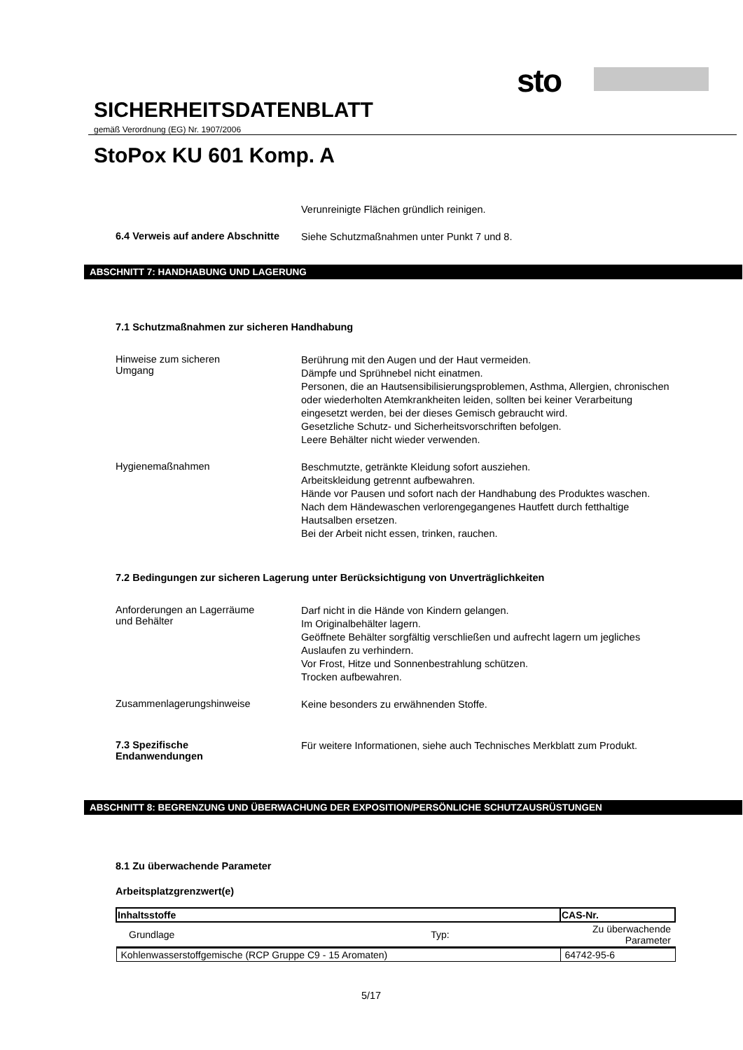sto
SICHERHEITSDATENBLATT
gemäß Verordnung (EG) Nr. 1907/2006
StoPox KU 601 Komp. A
Verunreinigte Flächen gründlich reinigen.
6.4 Verweis auf andere Abschnitte
Siehe Schutzmaßnahmen unter Punkt 7 und 8.
ABSCHNITT 7: HANDHABUNG UND LAGERUNG
7.1 Schutzmaßnahmen zur sicheren Handhabung
Hinweise zum sicheren
Umgang
Berührung mit den Augen und der Haut vermeiden.
Dämpfe und Sprühnebel nicht einatmen.
Personen, die an Hautsensibilisierungsproblemen, Asthma, Allergien, chronischen oder wiederholten Atemkrankheiten leiden, sollten bei keiner Verarbeitung eingesetzt werden, bei der dieses Gemisch gebraucht wird.
Gesetzliche Schutz- und Sicherheitsvorschriften befolgen.
Leere Behälter nicht wieder verwenden.
Hygienemaßnahmen
Beschmutzte, getränkte Kleidung sofort ausziehen.
Arbeitskleidung getrennt aufbewahren.
Hände vor Pausen und sofort nach der Handhabung des Produktes waschen.
Nach dem Händewaschen verlorengegangenes Hautfett durch fetthaltige Hautsalben ersetzen.
Bei der Arbeit nicht essen, trinken, rauchen.
7.2 Bedingungen zur sicheren Lagerung unter Berücksichtigung von Unverträglichkeiten
Anforderungen an Lagerräume
und Behälter
Darf nicht in die Hände von Kindern gelangen.
Im Originalbehälter lagern.
Geöffnete Behälter sorgfältig verschließen und aufrecht lagern um jegliches Auslaufen zu verhindern.
Vor Frost, Hitze und Sonnenbestrahlung schützen.
Trocken aufbewahren.
Zusammenlagerungshinweise
Keine besonders zu erwähnenden Stoffe.
7.3 Spezifische
Endanwendungen
Für weitere Informationen, siehe auch Technisches Merkblatt zum Produkt.
ABSCHNITT 8: BEGRENZUNG UND ÜBERWACHUNG DER EXPOSITION/PERSÖNLICHE SCHUTZAUSRÜSTUNGEN
8.1 Zu überwachende Parameter
Arbeitsplatzgrenzwert(e)
| Inhaltsstoffe | | CAS-Nr. |
| --- | --- | --- |
| Grundlage | Typ: | Zu überwachende Parameter |
| Kohlenwasserstoffgemische (RCP Gruppe C9 - 15 Aromaten) | | 64742-95-6 |
5/17